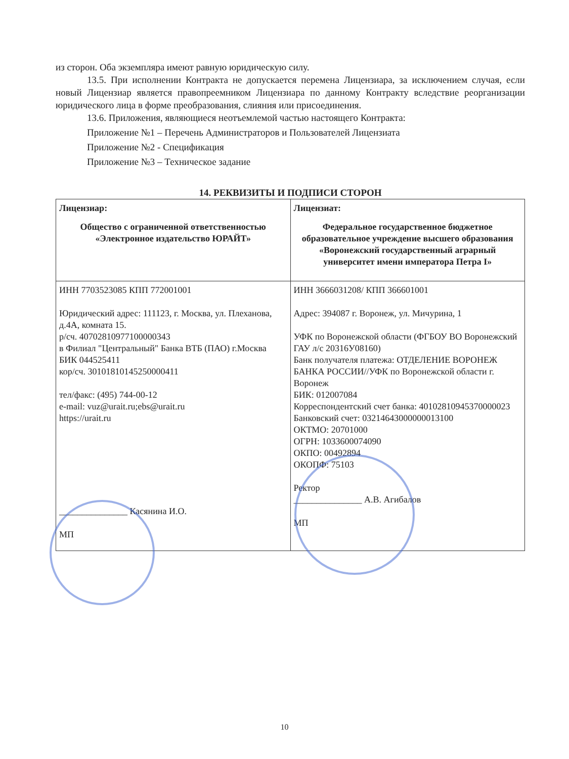из сторон. Оба экземпляра имеют равную юридическую силу.
13.5. При исполнении Контракта не допускается перемена Лицензиара, за исключением случая, если новый Лицензиар является правопреемником Лицензиара по данному Контракту вследствие реорганизации юридического лица в форме преобразования, слияния или присоединения.
13.6. Приложения, являющиеся неотъемлемой частью настоящего Контракта:
Приложение №1 – Перечень Администраторов и Пользователей Лицензиата
Приложение №2 - Спецификация
Приложение №3 – Техническое задание
14. РЕКВИЗИТЫ И ПОДПИСИ СТОРОН
| Лицензиар: Общество с ограниченной ответственностью «Электронное издательство ЮРАЙТ» | Лицензиат: Федеральное государственное бюджетное образовательное учреждение высшего образования «Воронежский государственный аграрный университет имени императора Петра I» |
| ИНН 7703523085 КПП 772001001 Юридический адрес: 111123, г. Москва, ул. Плеханова, д.4А, комната 15. р/сч. 40702810977100000343 в Филиал "Центральный" Банка ВТБ (ПАО) г.Москва БИК 044525411 кор/сч. 30101810145250000411 тел/факс: (495) 744-00-12 e-mail: vuz@urait.ru;ebs@urait.ru https://urait.ru _______________ Касянина И.О. МП | ИНН 3666031208/ КПП 366601001 Адрес: 394087 г. Воронеж, ул. Мичурина, 1 УФК по Воронежской области (ФГБОУ ВО Воронежский ГАУ л/с 20316У08160) Банк получателя платежа: ОТДЕЛЕНИЕ ВОРОНЕЖ БАНКА РОССИИ//УФК по Воронежской области г. Воронеж БИК: 012007084 Корреспондентский счет банка: 40102810945370000023 Банковский счет: 03214643000000013100 ОКТМО: 20701000 ОГРН: 1033600074090 ОКПО: 00492894 ОКОПФ: 75103 Ректор _______________ А.В. Агибалов МП |
10